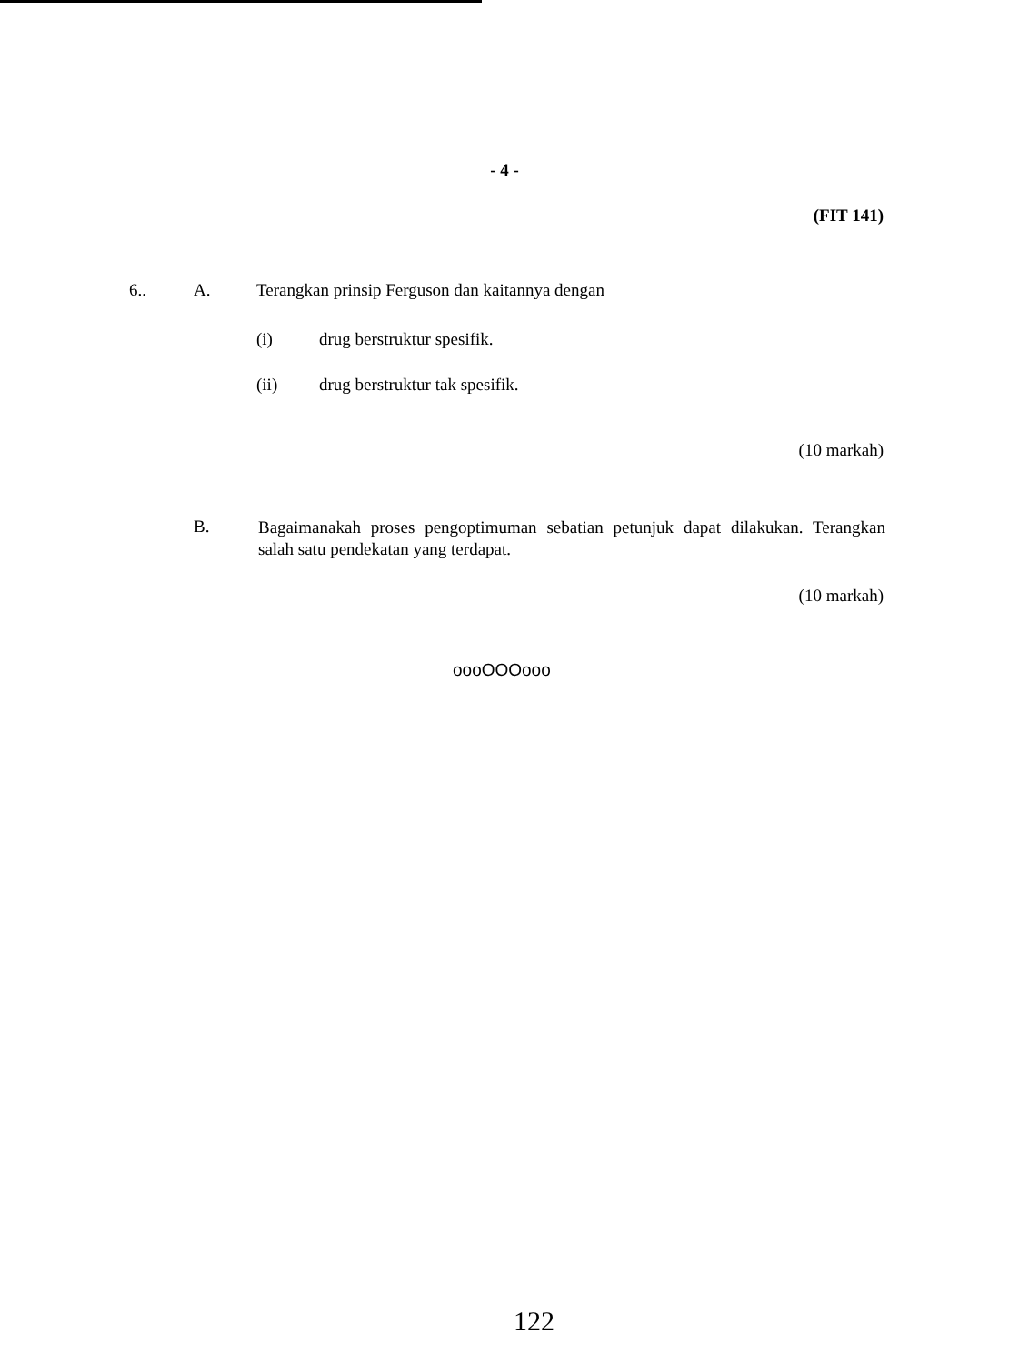- 4 -
(FIT 141)
6.. A. Terangkan prinsip Ferguson dan kaitannya dengan
(i) drug berstruktur spesifik.
(ii) drug berstruktur tak spesifik.
(10 markah)
B. Bagaimanakah proses pengoptimuman sebatian petunjuk dapat dilakukan. Terangkan salah satu pendekatan yang terdapat.
(10 markah)
oooOOOooo
122